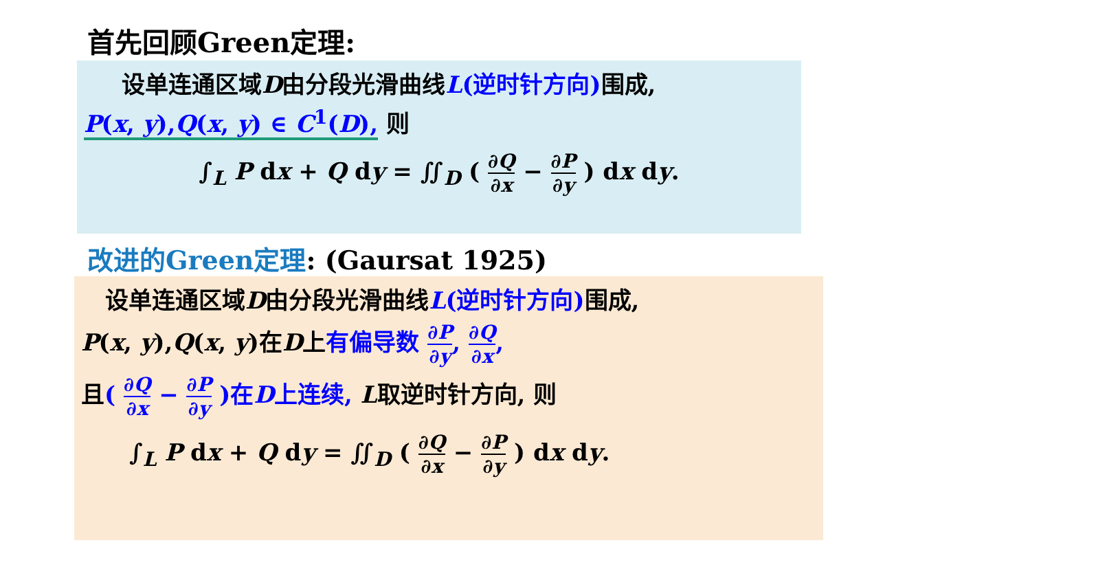首先回顾Green定理:
设单连通区域D由分段光滑曲线L(逆时针方向) 围成,
P(x, y),Q(x, y) ∈ C<sup>1</sup>(D), 则
∫<sub>L</sub> P dx + Q dy = ∬<sub>D</sub> ( ∂Q ∂x − ∂P ∂y ) dx dy.
改进的Green定理: (Gaursat 1925)
设单连通区域D由分段光滑曲线L(逆时针方向) 围成,
P(x, y),Q(x, y)在D上有偏导数 ∂P ∂y, ∂Q ∂x,
且( ∂Q ∂x − ∂P ∂y )在D上连续, L取逆时针方向, 则
∫<sub>L</sub> P dx + Q dy = ∬<sub>D</sub> ( ∂Q ∂x − ∂P ∂y ) dx dy.